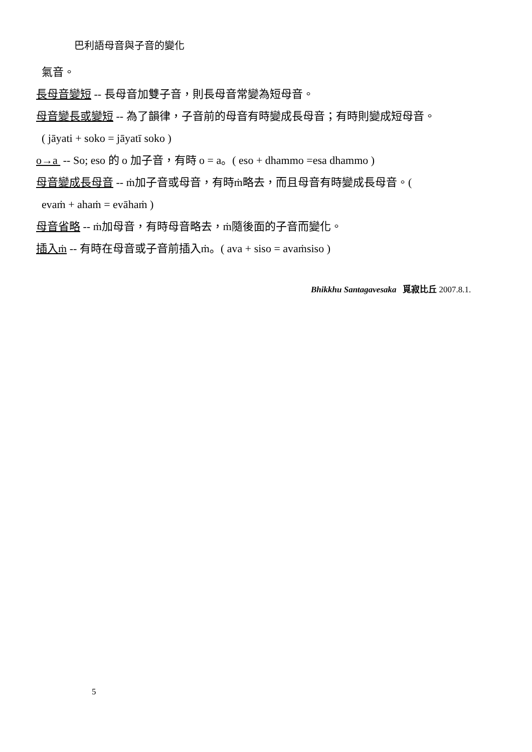巴利語母音與子音的變化
氣音。
長母音變短 -- 長母音加雙子音，則長母音常變為短母音。
母音變長或變短 -- 為了韻律，子音前的母音有時變成長母音；有時則變成短母音。
( jāyati + soko = jāyatī soko )
o→a -- So; eso 的 o 加子音，有時 o = a。( eso + dhammo =esa dhammo )
母音變成長母音 -- ṁ加子音或母音，有時ṁ略去，而且母音有時變成長母音。(
evaṁ + ahaṁ = evāhaṁ )
母音省略 -- ṁ加母音，有時母音略去，ṁ隨後面的子音而變化。
插入ṁ -- 有時在母音或子音前插入ṁ。( ava + siso = avaṁsiso )
Bhikkhu Santagavesaka 覓寂比丘 2007.8.1.
5